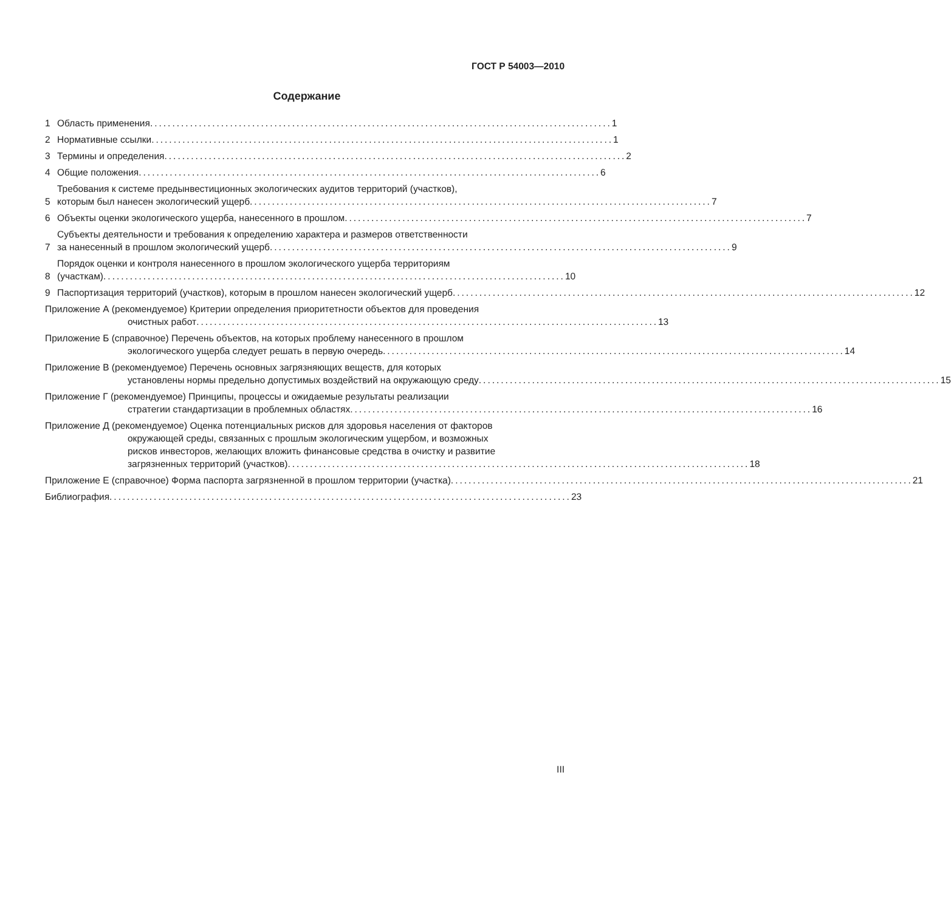ГОСТ Р 54003—2010
Содержание
1
Область применения........................................................................................................ 1
2
Нормативные ссылки........................................................................................................ 1
3
Термины и определения........................................................................................................ 2
4
Общие положения........................................................................................................ 6
5
Требования к системе предынвестиционных экологических аудитов территорий (участков),
которым был нанесен экологический ущерб........................................................................................................ 7
6
Объекты оценки экологического ущерба, нанесенного в прошлом........................................................................................................ 7
7
Субъекты деятельности и требования к определению характера и размеров ответственности
за нанесенный в прошлом экологический ущерб........................................................................................................ 9
8
Порядок оценки и контроля нанесенного в прошлом экологического ущерба территориям
(участкам)........................................................................................................ 10
9
Паспортизация территорий (участков), которым в прошлом нанесен экологический ущерб........................................................................................................ 12
Приложение А (рекомендуемое) Критерии определения приоритетности объектов для проведения
очистных работ........................................................................................................ 13
Приложение Б (справочное) Перечень объектов, на которых проблему нанесенного в прошлом
экологического ущерба следует решать в первую очередь........................................................................................................ 14
Приложение В (рекомендуемое) Перечень основных загрязняющих веществ, для которых
установлены нормы предельно допустимых воздействий на окружающую среду........................................................................................................ 15
Приложение Г (рекомендуемое) Принципы, процессы и ожидаемые результаты реализации
стратегии стандартизации в проблемных областях........................................................................................................ 16
Приложение Д (рекомендуемое) Оценка потенциальных рисков для здоровья населения от факторов
окружающей среды, связанных с прошлым экологическим ущербом, и возможных
рисков инвесторов, желающих вложить финансовые средства в очистку и развитие
загрязненных территорий (участков)........................................................................................................ 18
Приложение Е (справочное) Форма паспорта загрязненной в прошлом территории (участка)........................................................................................................ 21
Библиография........................................................................................................ 23
III